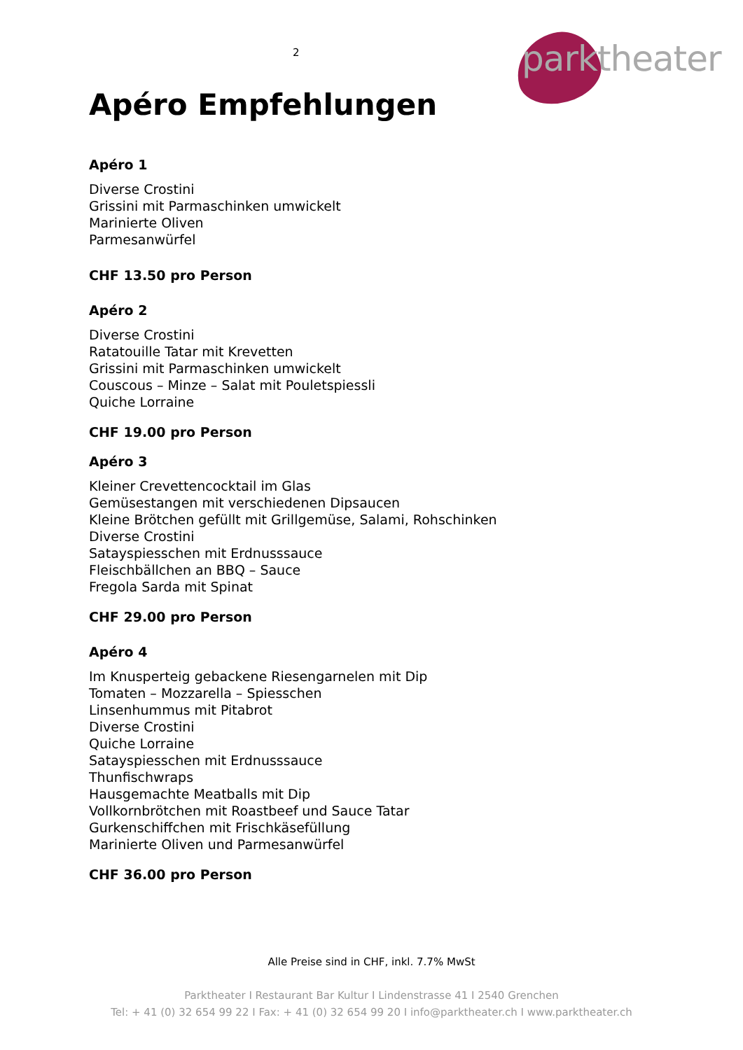2
parktheater
Apéro Empfehlungen
Apéro 1
Diverse Crostini
Grissini mit Parmaschinken umwickelt
Marinierte Oliven
Parmesanwürfel
CHF 13.50 pro Person
Apéro 2
Diverse Crostini
Ratatouille Tatar mit Krevetten
Grissini mit Parmaschinken umwickelt
Couscous – Minze – Salat mit Pouletspiessli
Quiche Lorraine
CHF 19.00 pro Person
Apéro 3
Kleiner Crevettencocktail im Glas
Gemüsestangen mit verschiedenen Dipsaucen
Kleine Brötchen gefüllt mit Grillgemüse, Salami, Rohschinken
Diverse Crostini
Satayspiesschen mit Erdnusssauce
Fleischbällchen an BBQ – Sauce
Fregola Sarda mit Spinat
CHF 29.00 pro Person
Apéro 4
Im Knusperteig gebackene Riesengarnelen mit Dip
Tomaten – Mozzarella – Spiesschen
Linsenhummus mit Pitabrot
Diverse Crostini
Quiche Lorraine
Satayspiesschen mit Erdnusssauce
Thunfischwraps
Hausgemachte Meatballs mit Dip
Vollkornbrötchen mit Roastbeef und Sauce Tatar
Gurkenschiffchen mit Frischkäsefüllung
Marinierte Oliven und Parmesanwürfel
CHF 36.00 pro Person
Alle Preise sind in CHF, inkl. 7.7% MwSt
Parktheater I Restaurant Bar Kultur I Lindenstrasse 41 I 2540 Grenchen
Tel: + 41 (0) 32 654 99 22 I Fax: + 41 (0) 32 654 99 20 I info@parktheater.ch I www.parktheater.ch